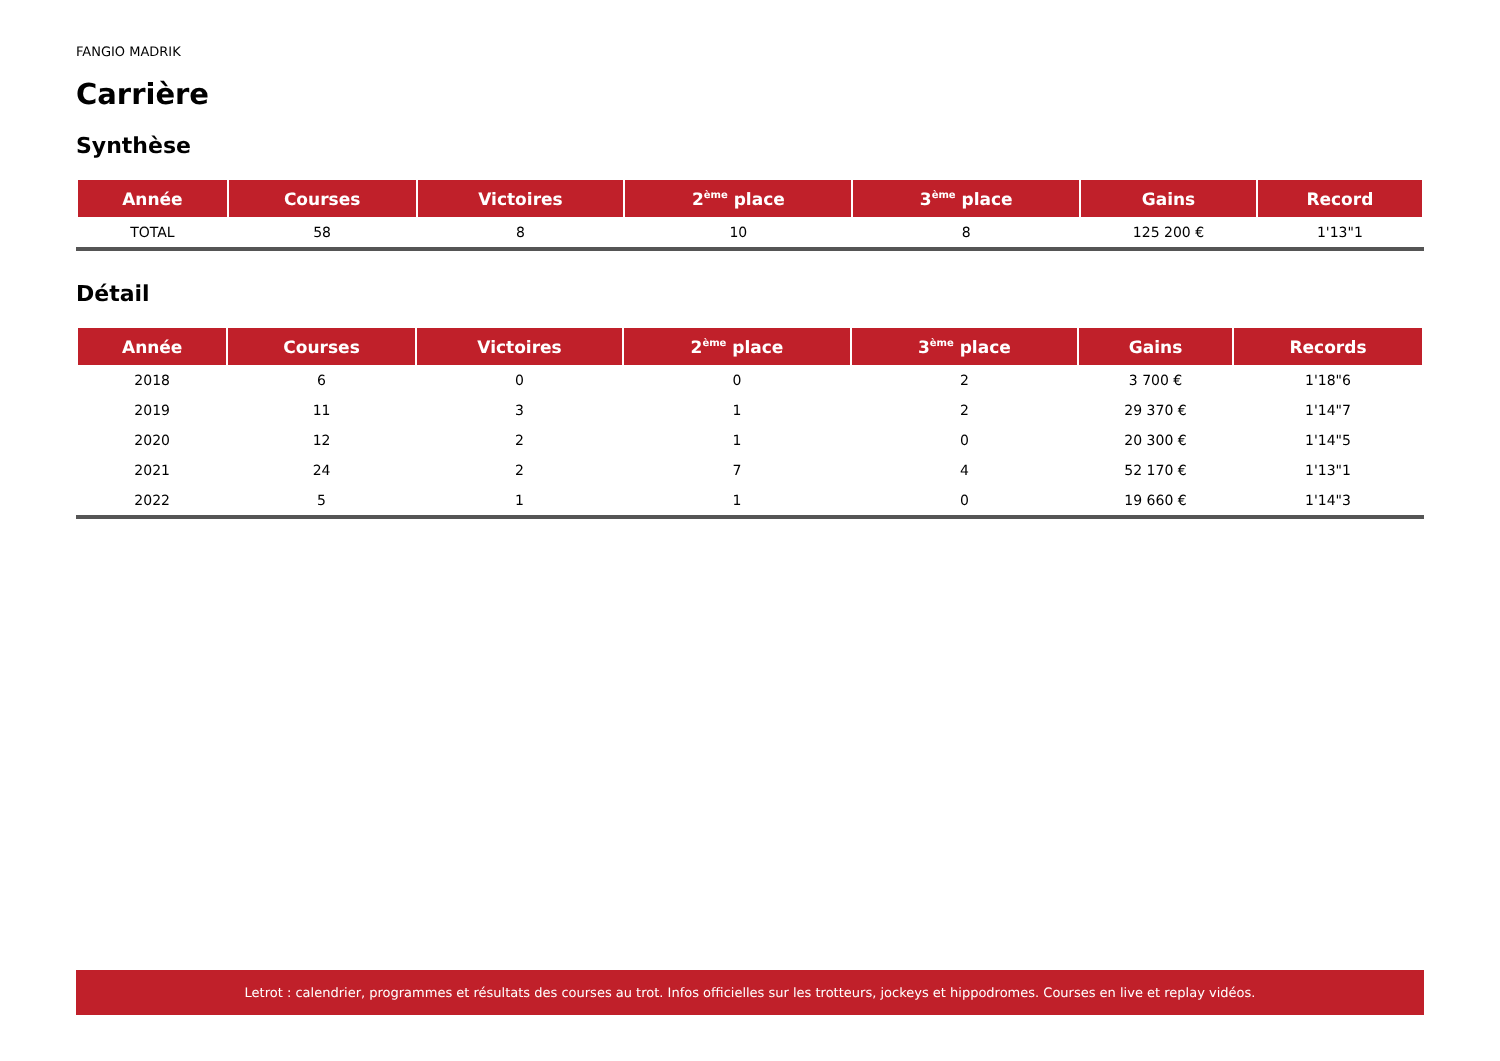FANGIO MADRIK
Carrière
Synthèse
| Année | Courses | Victoires | 2<sup>ème</sup> place | 3<sup>ème</sup> place | Gains | Record |
| --- | --- | --- | --- | --- | --- | --- |
| TOTAL | 58 | 8 | 10 | 8 | 125 200 € | 1'13"1 |
Détail
| Année | Courses | Victoires | 2<sup>ème</sup> place | 3<sup>ème</sup> place | Gains | Records |
| --- | --- | --- | --- | --- | --- | --- |
| 2018 | 6 | 0 | 0 | 2 | 3 700 € | 1'18"6 |
| 2019 | 11 | 3 | 1 | 2 | 29 370 € | 1'14"7 |
| 2020 | 12 | 2 | 1 | 0 | 20 300 € | 1'14"5 |
| 2021 | 24 | 2 | 7 | 4 | 52 170 € | 1'13"1 |
| 2022 | 5 | 1 | 1 | 0 | 19 660 € | 1'14"3 |
Letrot : calendrier, programmes et résultats des courses au trot. Infos officielles sur les trotteurs, jockeys et hippodromes. Courses en live et replay vidéos.